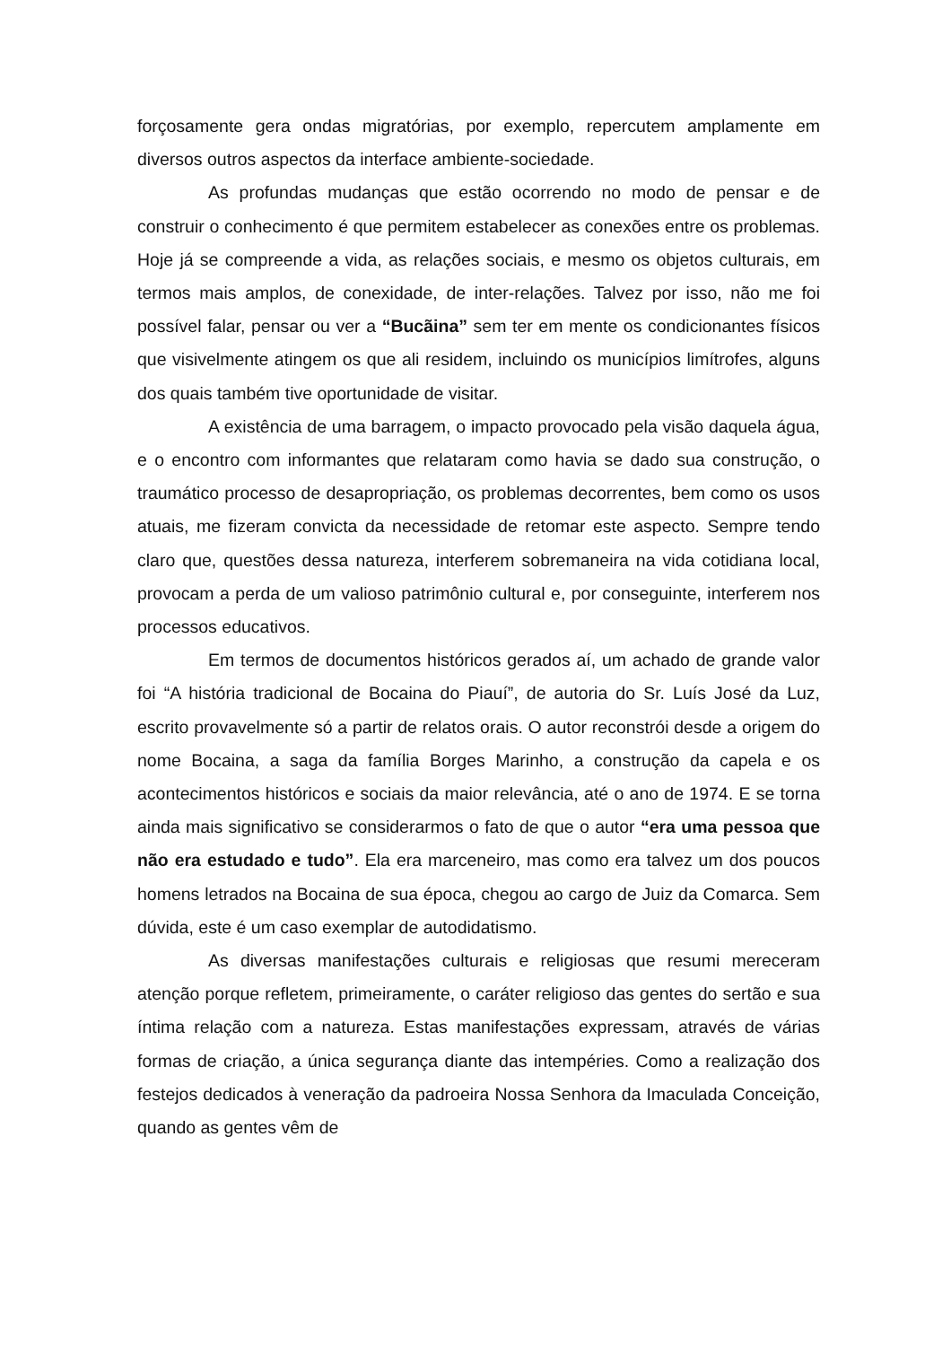forçosamente gera ondas migratórias, por exemplo, repercutem amplamente em diversos outros aspectos da interface ambiente-sociedade.
As profundas mudanças que estão ocorrendo no modo de pensar e de construir o conhecimento é que permitem estabelecer as conexões entre os problemas. Hoje já se compreende a vida, as relações sociais, e mesmo os objetos culturais, em termos mais amplos, de conexidade, de inter-relações. Talvez por isso, não me foi possível falar, pensar ou ver a “Bucãina” sem ter em mente os condicionantes físicos que visivelmente atingem os que ali residem, incluindo os municípios limítrofes, alguns dos quais também tive oportunidade de visitar.
A existência de uma barragem, o impacto provocado pela visão daquela água, e o encontro com informantes que relataram como havia se dado sua construção, o traumático processo de desapropriação, os problemas decorrentes, bem como os usos atuais, me fizeram convicta da necessidade de retomar este aspecto. Sempre tendo claro que, questões dessa natureza, interferem sobremaneira na vida cotidiana local, provocam a perda de um valioso patrimônio cultural e, por conseguinte, interferem nos processos educativos.
Em termos de documentos históricos gerados aí, um achado de grande valor foi “A história tradicional de Bocaina do Piauí”, de autoria do Sr. Luís José da Luz, escrito provavelmente só a partir de relatos orais. O autor reconstrói desde a origem do nome Bocaina, a saga da família Borges Marinho, a construção da capela e os acontecimentos históricos e sociais da maior relevância, até o ano de 1974. E se torna ainda mais significativo se considerarmos o fato de que o autor “era uma pessoa que não era estudado e tudo”. Ela era marceneiro, mas como era talvez um dos poucos homens letrados na Bocaina de sua época, chegou ao cargo de Juiz da Comarca. Sem dúvida, este é um caso exemplar de autodidatismo.
As diversas manifestações culturais e religiosas que resumi mereceram atenção porque refletem, primeiramente, o caráter religioso das gentes do sertão e sua íntima relação com a natureza. Estas manifestações expressam, através de várias formas de criação, a única segurança diante das intempéries. Como a realização dos festejos dedicados à veneração da padroeira Nossa Senhora da Imaculada Conceição, quando as gentes vêm de